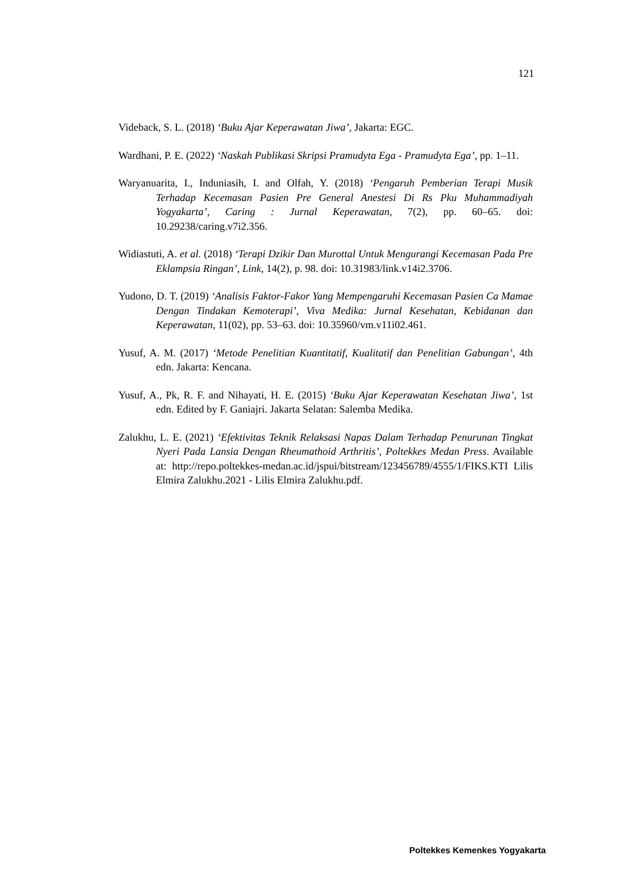121
Videback, S. L. (2018) ‘Buku Ajar Keperawatan Jiwa’, Jakarta: EGC.
Wardhani, P. E. (2022) ‘Naskah Publikasi Skripsi Pramudyta Ega - Pramudyta Ega’, pp. 1–11.
Waryanuarita, I., Induniasih, I. and Olfah, Y. (2018) ‘Pengaruh Pemberian Terapi Musik Terhadap Kecemasan Pasien Pre General Anestesi Di Rs Pku Muhammadiyah Yogyakarta’, Caring : Jurnal Keperawatan, 7(2), pp. 60–65. doi: 10.29238/caring.v7i2.356.
Widiastuti, A. et al. (2018) ‘Terapi Dzikir Dan Murottal Untuk Mengurangi Kecemasan Pada Pre Eklampsia Ringan’, Link, 14(2), p. 98. doi: 10.31983/link.v14i2.3706.
Yudono, D. T. (2019) ‘Analisis Faktor-Fakor Yang Mempengaruhi Kecemasan Pasien Ca Mamae Dengan Tindakan Kemoterapi’, Viva Medika: Jurnal Kesehatan, Kebidanan dan Keperawatan, 11(02), pp. 53–63. doi: 10.35960/vm.v11i02.461.
Yusuf, A. M. (2017) ‘Metode Penelitian Kuantitatif, Kualitatif dan Penelitian Gabungan’, 4th edn. Jakarta: Kencana.
Yusuf, A., Pk, R. F. and Nihayati, H. E. (2015) ‘Buku Ajar Keperawatan Kesehatan Jiwa’, 1st edn. Edited by F. Ganiajri. Jakarta Selatan: Salemba Medika.
Zalukhu, L. E. (2021) ‘Efektivitas Teknik Relaksasi Napas Dalam Terhadap Penurunan Tingkat Nyeri Pada Lansia Dengan Rheumathoid Arthritis’, Poltekkes Medan Press. Available at: http://repo.poltekkes-medan.ac.id/jspui/bitstream/123456789/4555/1/FIKS.KTI Lilis Elmira Zalukhu.2021 - Lilis Elmira Zalukhu.pdf.
Poltekkes Kemenkes Yogyakarta